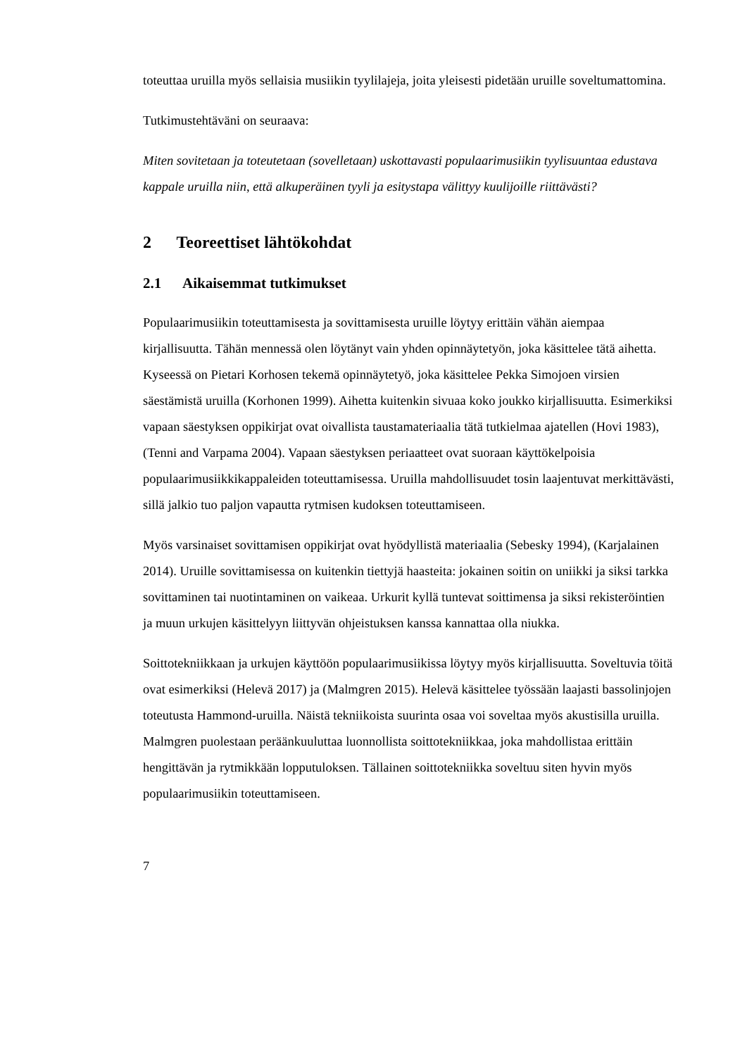toteuttaa uruilla myös sellaisia musiikin tyylilajeja, joita yleisesti pidetään uruille soveltumattomina.
Tutkimustehtäväni on seuraava:
Miten sovitetaan ja toteutetaan (sovelletaan) uskottavasti populaarimusiikin tyylisuuntaa edustava kappale uruilla niin, että alkuperäinen tyyli ja esitystapa välittyy kuulijoille riittävästi?
2 Teoreettiset lähtökohdat
2.1 Aikaisemmat tutkimukset
Populaarimusiikin toteuttamisesta ja sovittamisesta uruille löytyy erittäin vähän aiempaa kirjallisuutta. Tähän mennessä olen löytänyt vain yhden opinnäytetyön, joka käsittelee tätä aihetta. Kyseessä on Pietari Korhosen tekemä opinnäytetyö, joka käsittelee Pekka Simojoen virsien säestämistä uruilla (Korhonen 1999). Aihetta kuitenkin sivuaa koko joukko kirjallisuutta. Esimerkiksi vapaan säestyksen oppikirjat ovat oivallista taustamateriaalia tätä tutkielmaa ajatellen (Hovi 1983), (Tenni and Varpama 2004). Vapaan säestyksen periaatteet ovat suoraan käyttökelpoisia populaarimusiikkikappaleiden toteuttamisessa. Uruilla mahdollisuudet tosin laajentuvat merkittävästi, sillä jalkio tuo paljon vapautta rytmisen kudoksen toteuttamiseen.
Myös varsinaiset sovittamisen oppikirjat ovat hyödyllistä materiaalia (Sebesky 1994), (Karjalainen 2014). Uruille sovittamisessa on kuitenkin tiettyjä haasteita: jokainen soitin on uniikki ja siksi tarkka sovittaminen tai nuotintaminen on vaikeaa. Urkurit kyllä tuntevat soittimensa ja siksi rekisteröintien ja muun urkujen käsittelyyn liittyvän ohjeistuksen kanssa kannattaa olla niukka.
Soittotekniikkaan ja urkujen käyttöön populaarimusiikissa löytyy myös kirjallisuutta. Soveltuvia töitä ovat esimerkiksi (Helevä 2017) ja (Malmgren 2015). Helevä käsittelee työssään laajasti bassolinjojen toteutusta Hammond-uruilla. Näistä tekniikoista suurinta osaa voi soveltaa myös akustisilla uruilla. Malmgren puolestaan peräänkuuluttaa luonnollista soittotekniikkaa, joka mahdollistaa erittäin hengittävän ja rytmikkään lopputuloksen. Tällainen soittotekniikka soveltuu siten hyvin myös populaarimusiikin toteuttamiseen.
7